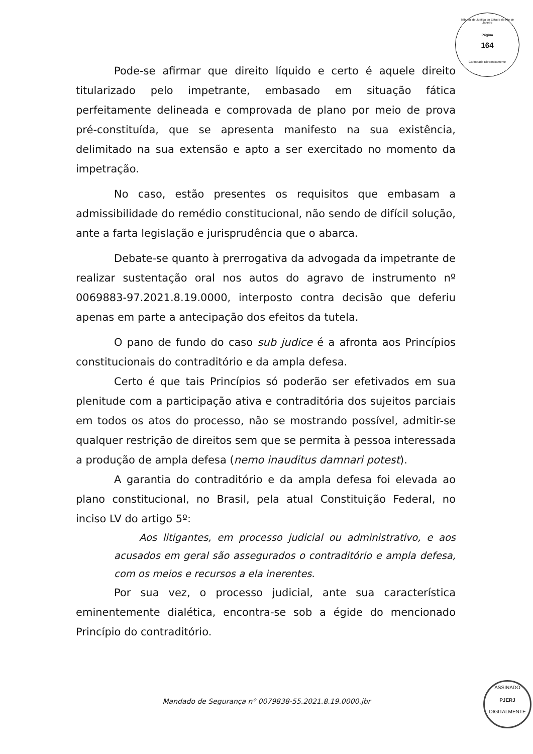Tribunal de Justiça do Estado do Rio de Janeiro
Página
164
Carimbado Eletronicamente
Pode-se afirmar que direito líquido e certo é aquele direito titularizado pelo impetrante, embasado em situação fática perfeitamente delineada e comprovada de plano por meio de prova pré-constituída, que se apresenta manifesto na sua existência, delimitado na sua extensão e apto a ser exercitado no momento da impetração.
No caso, estão presentes os requisitos que embasam a admissibilidade do remédio constitucional, não sendo de difícil solução, ante a farta legislação e jurisprudência que o abarca.
Debate-se quanto à prerrogativa da advogada da impetrante de realizar sustentação oral nos autos do agravo de instrumento nº 0069883-97.2021.8.19.0000, interposto contra decisão que deferiu apenas em parte a antecipação dos efeitos da tutela.
O pano de fundo do caso sub judice é a afronta aos Princípios constitucionais do contraditório e da ampla defesa.
Certo é que tais Princípios só poderão ser efetivados em sua plenitude com a participação ativa e contraditória dos sujeitos parciais em todos os atos do processo, não se mostrando possível, admitir-se qualquer restrição de direitos sem que se permita à pessoa interessada a produção de ampla defesa (nemo inauditus damnari potest).
A garantia do contraditório e da ampla defesa foi elevada ao plano constitucional, no Brasil, pela atual Constituição Federal, no inciso LV do artigo 5º:
Aos litigantes, em processo judicial ou administrativo, e aos acusados em geral são assegurados o contraditório e ampla defesa, com os meios e recursos a ela inerentes.
Por sua vez, o processo judicial, ante sua característica eminentemente dialética, encontra-se sob a égide do mencionado Princípio do contraditório.
Mandado de Segurança nº 0079838-55.2021.8.19.0000.jbr
ASSINADO
PJERJ
DIGITALMENTE